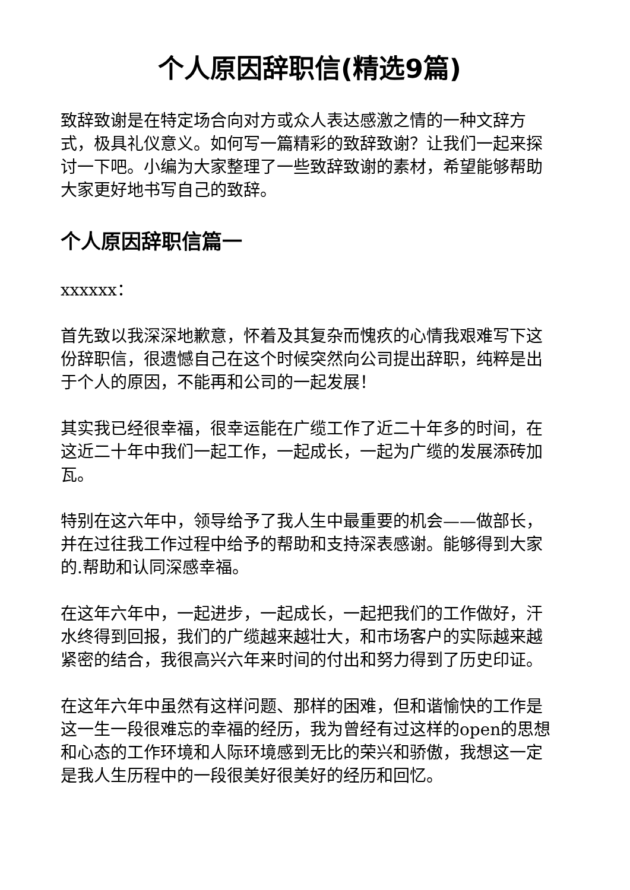个人原因辞职信(精选9篇)
致辞致谢是在特定场合向对方或众人表达感激之情的一种文辞方式，极具礼仪意义。如何写一篇精彩的致辞致谢？让我们一起来探讨一下吧。小编为大家整理了一些致辞致谢的素材，希望能够帮助大家更好地书写自己的致辞。
个人原因辞职信篇一
xxxxxx：
首先致以我深深地歉意，怀着及其复杂而愧疚的心情我艰难写下这份辞职信，很遗憾自己在这个时候突然向公司提出辞职，纯粹是出于个人的原因，不能再和公司的一起发展！
其实我已经很幸福，很幸运能在广缆工作了近二十年多的时间，在这近二十年中我们一起工作，一起成长，一起为广缆的发展添砖加瓦。
特别在这六年中，领导给予了我人生中最重要的机会——做部长，并在过往我工作过程中给予的帮助和支持深表感谢。能够得到大家的.帮助和认同深感幸福。
在这年六年中，一起进步，一起成长，一起把我们的工作做好，汗水终得到回报，我们的广缆越来越壮大，和市场客户的实际越来越紧密的结合，我很高兴六年来时间的付出和努力得到了历史印证。
在这年六年中虽然有这样问题、那样的困难，但和谐愉快的工作是这一生一段很难忘的幸福的经历，我为曾经有过这样的open的思想和心态的工作环境和人际环境感到无比的荣兴和骄傲，我想这一定是我人生历程中的一段很美好很美好的经历和回忆。